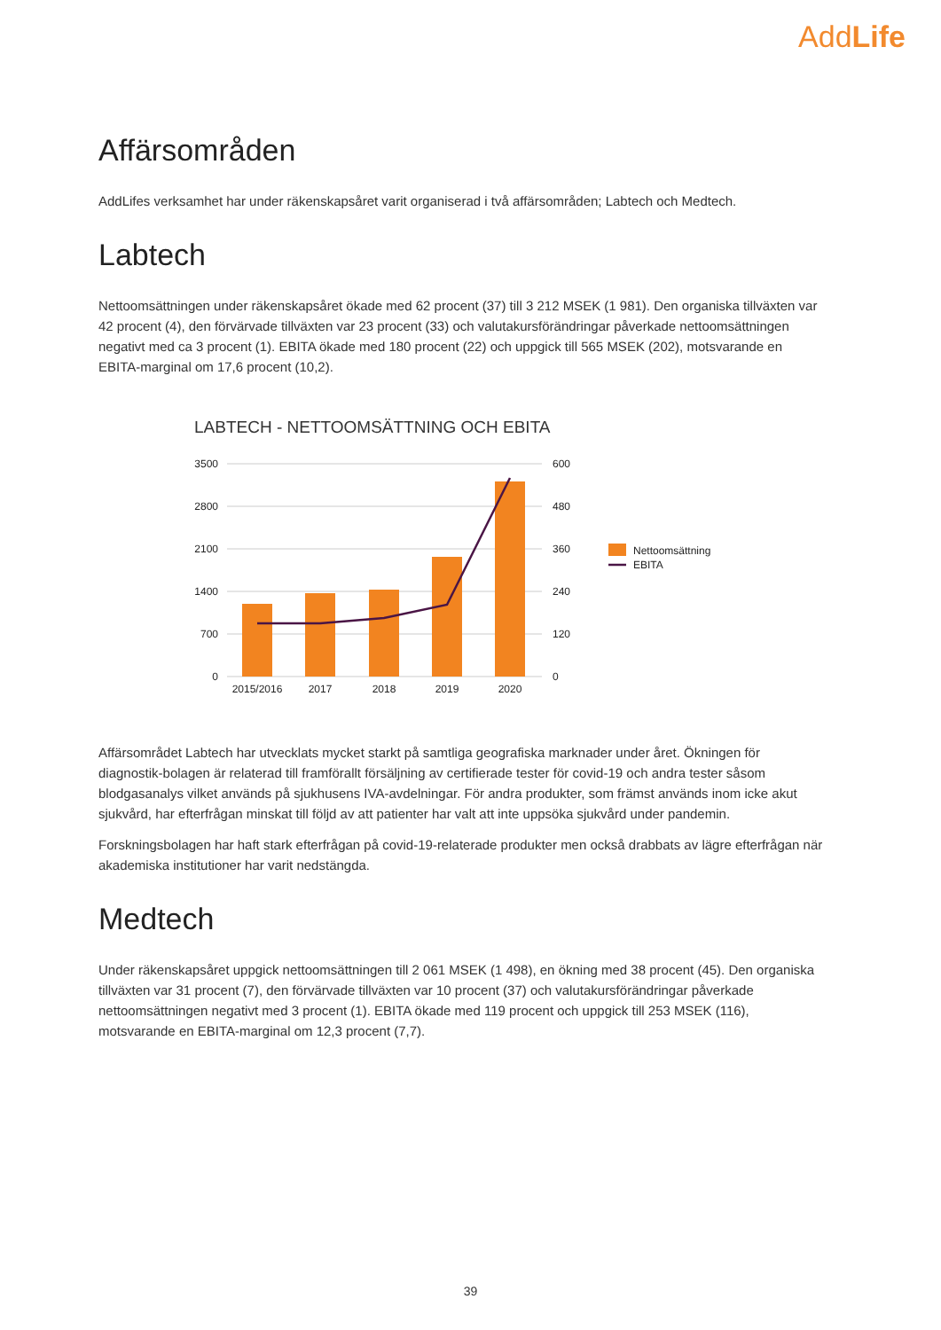AddLife
Affärsområden
AddLifes verksamhet har under räkenskapsåret varit organiserad i två affärsområden; Labtech och Medtech.
Labtech
Nettoomsättningen under räkenskapsåret ökade med 62 procent (37) till 3 212 MSEK (1 981). Den organiska tillväxten var 42 procent (4), den förvärvade tillväxten var 23 procent (33) och valutakursförändringar påverkade nettoomsättningen negativt med ca 3 procent (1). EBITA ökade med 180 procent (22) och uppgick till 565 MSEK (202), motsvarande en EBITA-marginal om 17,6 procent (10,2).
LABTECH - NETTOOMSÄTTNING OCH EBITA
3500
2800
2100
1400
700
0
600
480
360
240
120
0
2015/2016
2017
2018
2019
2020
Nettoomsättning
EBITA
Affärsområdet Labtech har utvecklats mycket starkt på samtliga geografiska marknader under året. Ökningen för diagnostik-bolagen är relaterad till framförallt försäljning av certifierade tester för covid-19 och andra tester såsom blodgasanalys vilket används på sjukhusens IVA-avdelningar. För andra produkter, som främst används inom icke akut sjukvård, har efterfrågan minskat till följd av att patienter har valt att inte uppsöka sjukvård under pandemin.
Forskningsbolagen har haft stark efterfrågan på covid-19-relaterade produkter men också drabbats av lägre efterfrågan när akademiska institutioner har varit nedstängda.
Medtech
Under räkenskapsåret uppgick nettoomsättningen till 2 061 MSEK (1 498), en ökning med 38 procent (45). Den organiska tillväxten var 31 procent (7), den förvärvade tillväxten var 10 procent (37) och valutakursförändringar påverkade nettoomsättningen negativt med 3 procent (1). EBITA ökade med 119 procent och uppgick till 253 MSEK (116), motsvarande en EBITA-marginal om 12,3 procent (7,7).
39